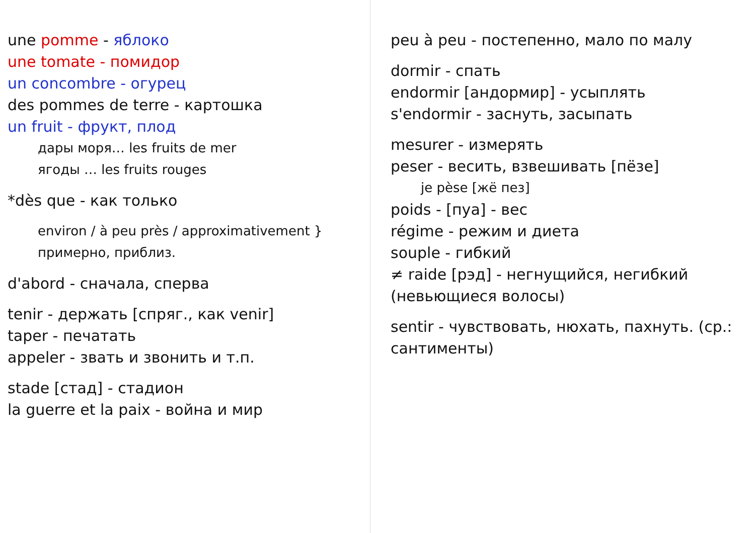une pomme - яблоко
une tomate - помидор
un concombre - огурец
des pommes de terre - картошка
un fruit - фрукт, плод
дары моря… les fruits de mer
ягоды … les fruits rouges
*dès que - как только
environ / à peu près / approximativement } примерно, приблиз.
d'abord - сначала, сперва
tenir - держать [спряг., как venir]
taper - печатать
appeler - звать и звонить и т.п.
stade [стад] - стадион
la guerre et la paix - война и мир
peu à peu - постепенно, мало по малу
dormir - спать
endormir [андормир] - усыплять
s'endormir - заснуть, засыпать
mesurer - измерять
peser - весить, взвешивать [пёзе]
je pèse [жё пез]
poids - [пуа] - вес
régime - режим и диета
souple - гибкий
≠ raide [рэд] - негнущийся, негибкий (невьющиеся волосы)
sentir - чувствовать, нюхать, пахнуть. (ср.: сантименты)